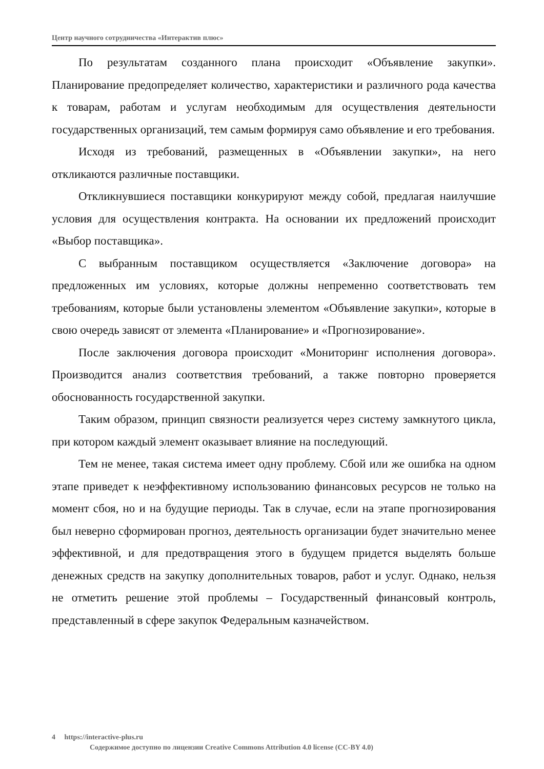Центр научного сотрудничества «Интерактив плюс»
По результатам созданного плана происходит «Объявление закупки». Планирование предопределяет количество, характеристики и различного рода качества к товарам, работам и услугам необходимым для осуществления деятельности государственных организаций, тем самым формируя само объявление и его требования.
Исходя из требований, размещенных в «Объявлении закупки», на него откликаются различные поставщики.
Откликнувшиеся поставщики конкурируют между собой, предлагая наилучшие условия для осуществления контракта. На основании их предложений происходит «Выбор поставщика».
С выбранным поставщиком осуществляется «Заключение договора» на предложенных им условиях, которые должны непременно соответствовать тем требованиям, которые были установлены элементом «Объявление закупки», которые в свою очередь зависят от элемента «Планирование» и «Прогнозирование».
После заключения договора происходит «Мониторинг исполнения договора». Производится анализ соответствия требований, а также повторно проверяется обоснованность государственной закупки.
Таким образом, принцип связности реализуется через систему замкнутого цикла, при котором каждый элемент оказывает влияние на последующий.
Тем не менее, такая система имеет одну проблему. Сбой или же ошибка на одном этапе приведет к неэффективному использованию финансовых ресурсов не только на момент сбоя, но и на будущие периоды. Так в случае, если на этапе прогнозирования был неверно сформирован прогноз, деятельность организации будет значительно менее эффективной, и для предотвращения этого в будущем придется выделять больше денежных средств на закупку дополнительных товаров, работ и услуг. Однако, нельзя не отметить решение этой проблемы – Государственный финансовый контроль, представленный в сфере закупок Федеральным казначейством.
4 https://interactive-plus.ru
Содержимое доступно по лицензии Creative Commons Attribution 4.0 license (CC-BY 4.0)